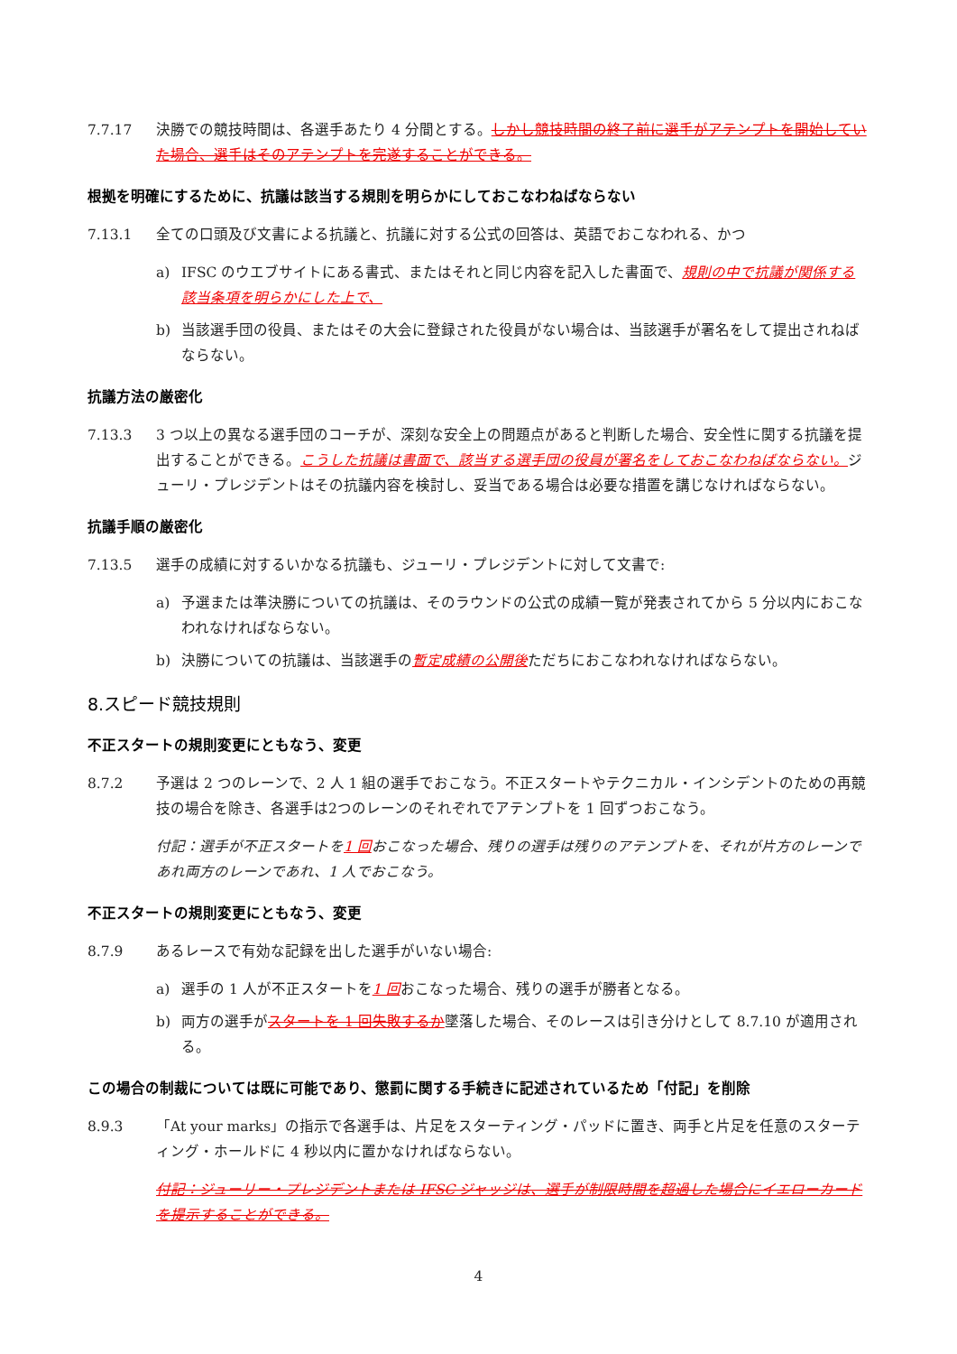7.7.17 決勝での競技時間は、各選手あたり 4 分間とする。しかし競技時間の終了前に選手がアテンプトを開始していた場合、選手はそのアテンプトを完遂することができる。
根拠を明確にするために、抗議は該当する規則を明らかにしておこなわねばならない
7.13.1 全ての口頭及び文書による抗議と、抗議に対する公式の回答は、英語でおこなわれる、かつ
a) IFSC のウエブサイトにある書式、またはそれと同じ内容を記入した書面で、規則の中で抗議が関係する該当条項を明らかにした上で、
b) 当該選手団の役員、またはその大会に登録された役員がない場合は、当該選手が署名をして提出されねばならない。
抗議方法の厳密化
7.13.3 3 つ以上の異なる選手団のコーチが、深刻な安全上の問題点があると判断した場合、安全性に関する抗議を提出することができる。こうした抗議は書面で、該当する選手団の役員が署名をしておこなわねばならない。ジューリ・プレジデントはその抗議内容を検討し、妥当である場合は必要な措置を講じなければならない。
抗議手順の厳密化
7.13.5 選手の成績に対するいかなる抗議も、ジューリ・プレジデントに対して文書で:
a) 予選または準決勝についての抗議は、そのラウンドの公式の成績一覧が発表されてから 5 分以内におこなわれなければならない。
b) 決勝についての抗議は、当該選手の暫定成績の公開後ただちにおこなわれなければならない。
8.スピード競技規則
不正スタートの規則変更にともなう、変更
8.7.2 予選は 2 つのレーンで、2 人 1 組の選手でおこなう。不正スタートやテクニカル・インシデントのための再競技の場合を除き、各選手は2つのレーンのそれぞれでアテンプトを 1 回ずつおこなう。
付記：選手が不正スタートを1 回おこなった場合、残りの選手は残りのアテンプトを、それが片方のレーンであれ両方のレーンであれ、1 人でおこなう。
不正スタートの規則変更にともなう、変更
8.7.9 あるレースで有効な記録を出した選手がいない場合:
a) 選手の 1 人が不正スタートを1 回おこなった場合、残りの選手が勝者となる。
b) 両方の選手がスタートを 1 回失敗するか墜落した場合、そのレースは引き分けとして 8.7.10 が適用される。
この場合の制裁については既に可能であり、懲罰に関する手続きに記述されているため「付記」を削除
8.9.3 「At your marks」の指示で各選手は、片足をスターティング・パッドに置き、両手と片足を任意のスターティング・ホールドに 4 秒以内に置かなければならない。
付記：ジューリー・プレジデントまたは IFSC ジャッジは、選手が制限時間を超過した場合にイエローカードを提示することができる。
4